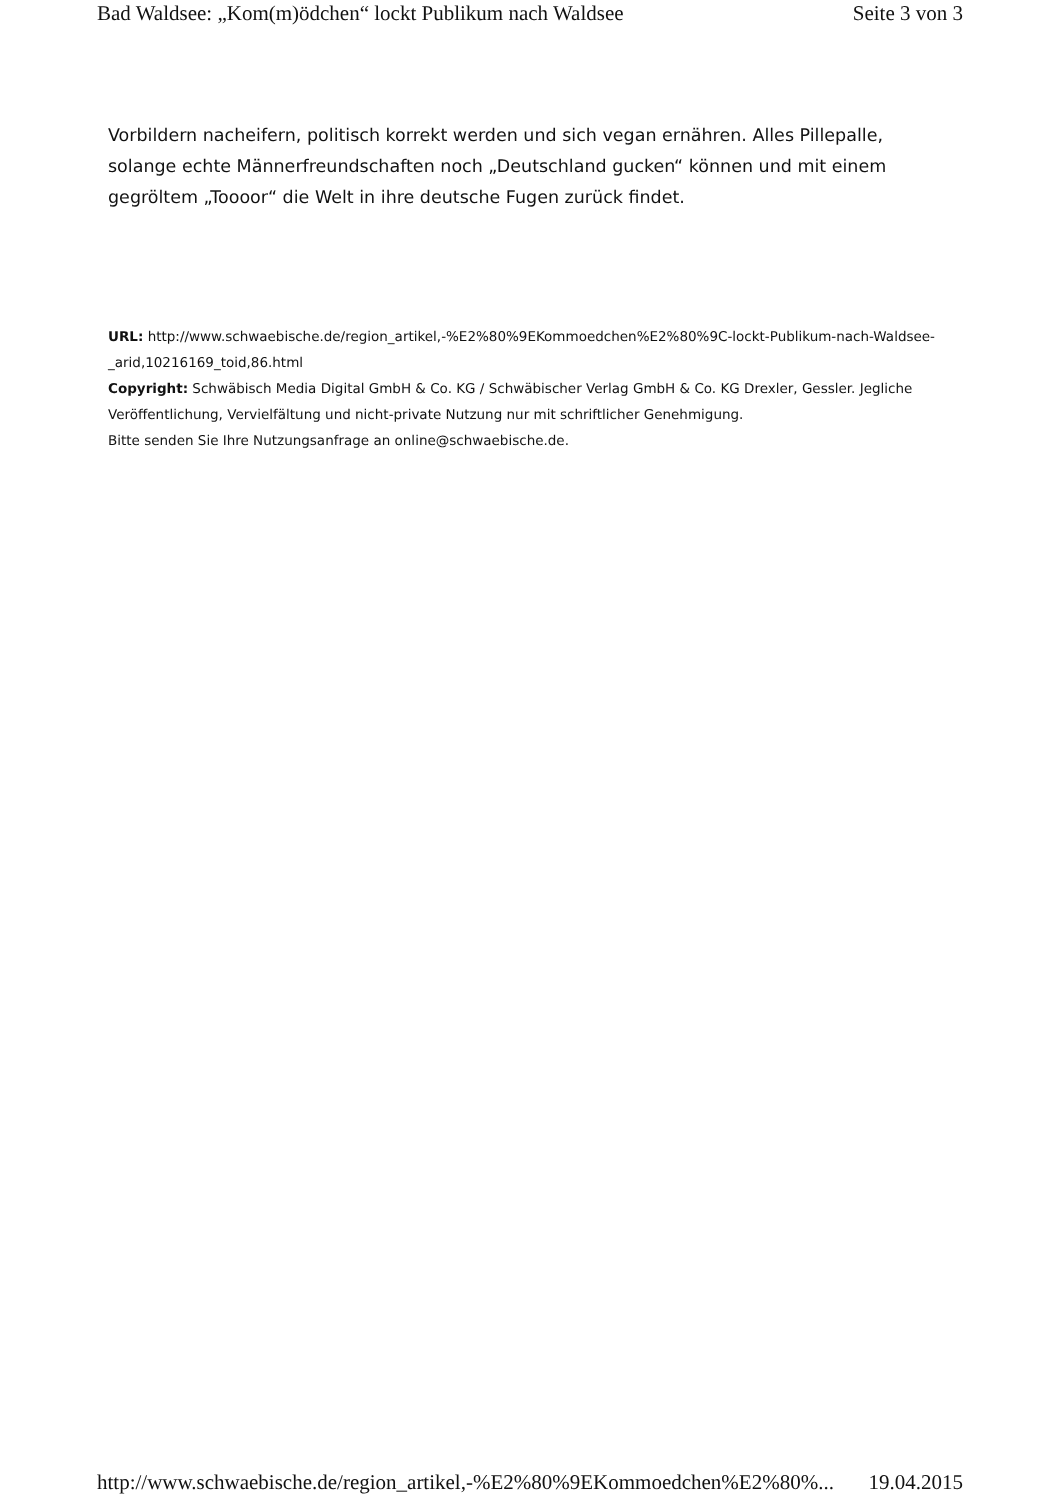Bad Waldsee: „Kom(m)ödchen“ lockt Publikum nach Waldsee Seite 3 von 3
Vorbildern nacheifern, politisch korrekt werden und sich vegan ernähren. Alles Pillepalle, solange echte Männerfreundschaften noch „Deutschland gucken“ können und mit einem gegröltem „Toooor“ die Welt in ihre deutsche Fugen zurück findet.
URL: http://www.schwaebische.de/region_artikel,-%E2%80%9EKommoedchen%E2%80%9C-lockt-Publikum-nach-Waldsee-_arid,10216169_toid,86.html
Copyright: Schwäbisch Media Digital GmbH & Co. KG / Schwäbischer Verlag GmbH & Co. KG Drexler, Gessler. Jegliche Veröffentlichung, Vervielfältung und nicht-private Nutzung nur mit schriftlicher Genehmigung.
Bitte senden Sie Ihre Nutzungsanfrage an online@schwaebische.de.
http://www.schwaebische.de/region_artikel,-%E2%80%9EKommoedchen%E2%80%... 19.04.2015